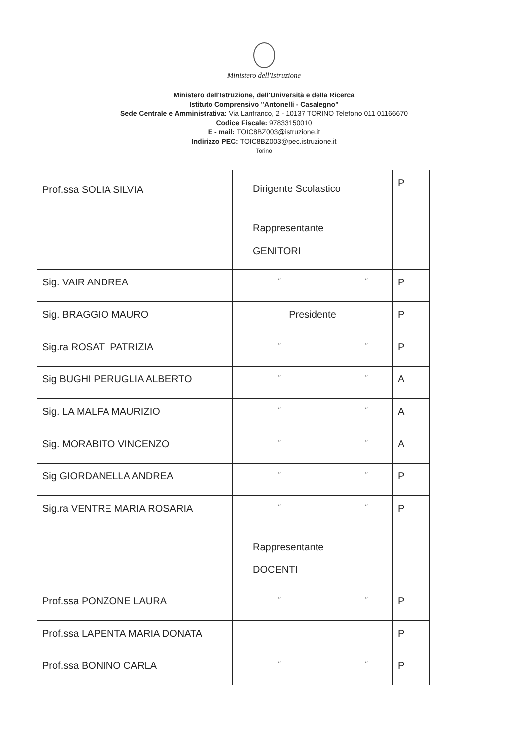Ministero dell'Istruzione
Ministero dell'Istruzione, dell'Università e della Ricerca
Istituto Comprensivo "Antonelli - Casalegno"
Sede Centrale e Amministrativa: Via Lanfranco, 2 - 10137 TORINO Telefono 011 01166670
Codice Fiscale: 97833150010
E - mail: TOIC8BZ003@istruzione.it
Indirizzo PEC: TOIC8BZ003@pec.istruzione.it
Torino
| Prof.ssa SOLIA SILVIA | Dirigente Scolastico | P |
| | Rappresentante GENITORI | |
| Sig. VAIR ANDREA | " " | P |
| Sig. BRAGGIO MAURO | Presidente | P |
| Sig.ra ROSATI PATRIZIA | " " | P |
| Sig BUGHI PERUGLIA ALBERTO | " " | A |
| Sig. LA MALFA MAURIZIO | " " | A |
| Sig. MORABITO VINCENZO | " " | A |
| Sig GIORDANELLA ANDREA | " " | P |
| Sig.ra VENTRE MARIA ROSARIA | " " | P |
| | Rappresentante DOCENTI | |
| Prof.ssa PONZONE LAURA | " " | P |
| Prof.ssa LAPENTA MARIA DONATA | | P |
| Prof.ssa BONINO CARLA | " " | P |